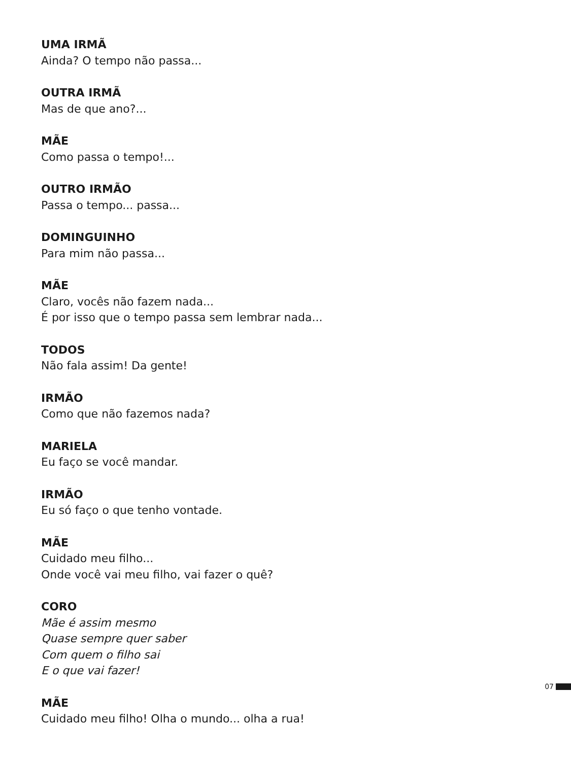UMA IRMÃ
Ainda? O tempo não passa...
OUTRA IRMÃ
Mas de que ano?...
MÃE
Como passa o tempo!...
OUTRO IRMÃO
Passa o tempo... passa...
DOMINGUINHO
Para mim não passa...
MÃE
Claro, vocês não fazem nada...
É por isso que o tempo passa sem lembrar nada...
TODOS
Não fala assim! Da gente!
IRMÃO
Como que não fazemos nada?
MARIELA
Eu faço se você mandar.
IRMÃO
Eu só faço o que tenho vontade.
MÃE
Cuidado meu filho...
Onde você vai meu filho, vai fazer o quê?
CORO
Mãe é assim mesmo
Quase sempre quer saber
Com quem o filho sai
E o que vai fazer!
MÃE
Cuidado meu filho! Olha o mundo... olha a rua!
07